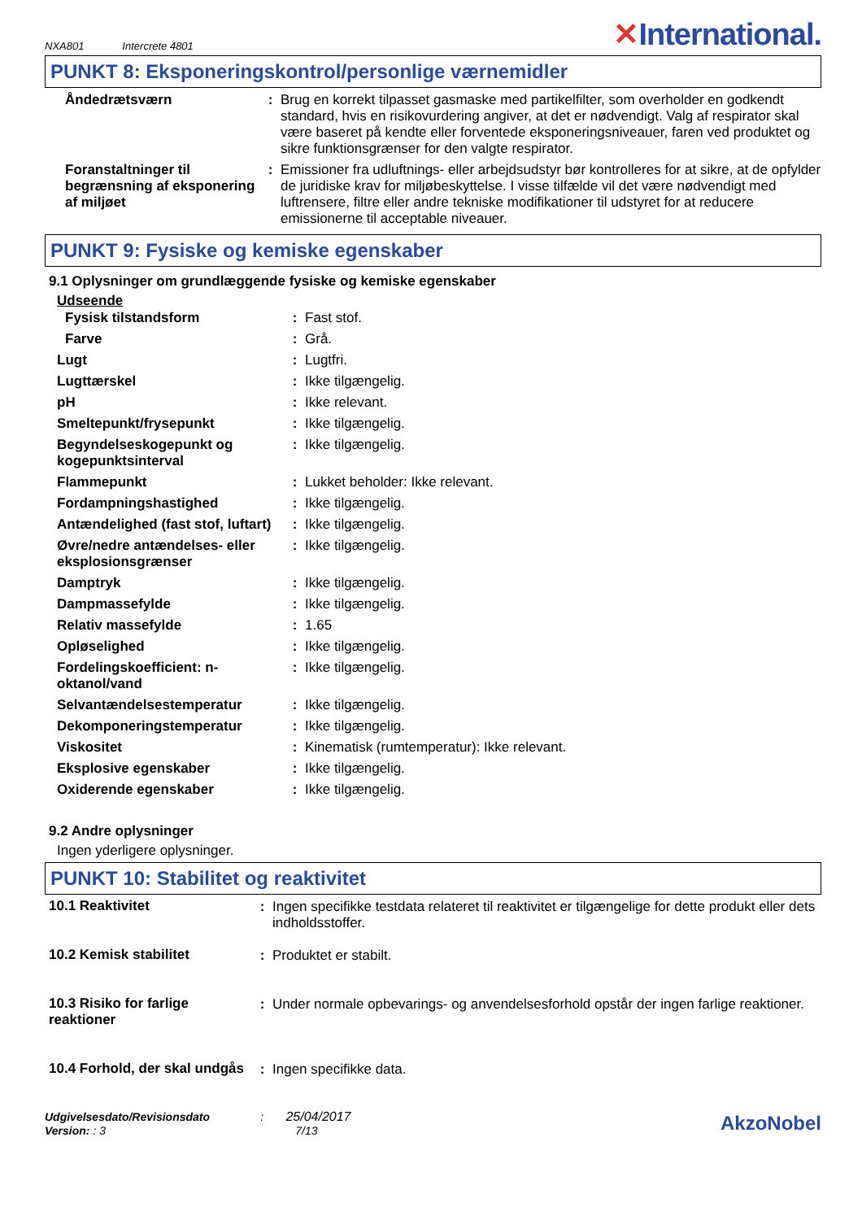NXA801 Intercrete 4801
✕International.
PUNKT 8: Eksponeringskontrol/personlige værnemidler
| Åndedrætsværn | : | Brug en korrekt tilpasset gasmaske med partikelfilter, som overholder en godkendt standard, hvis en risikovurdering angiver, at det er nødvendigt. Valg af respirator skal være baseret på kendte eller forventede eksponeringsniveauer, faren ved produktet og sikre funktionsgrænser for den valgte respirator. |
| Foranstaltninger til begrænsning af eksponering af miljøet | : | Emissioner fra udluftnings- eller arbejdsudstyr bør kontrolleres for at sikre, at de opfylder de juridiske krav for miljøbeskyttelse. I visse tilfælde vil det være nødvendigt med luftrensere, filtre eller andre tekniske modifikationer til udstyret for at reducere emissionerne til acceptable niveauer. |
PUNKT 9: Fysiske og kemiske egenskaber
9.1 Oplysninger om grundlæggende fysiske og kemiske egenskaber
Udseende
| Fysisk tilstandsform | : | Fast stof. |
| Farve | : | Grå. |
| Lugt | : | Lugtfri. |
| Lugttærskel | : | Ikke tilgængelig. |
| pH | : | Ikke relevant. |
| Smeltepunkt/frysepunkt | : | Ikke tilgængelig. |
| Begyndelseskogepunkt og kogepunktsinterval | : | Ikke tilgængelig. |
| Flammepunkt | : | Lukket beholder: Ikke relevant. |
| Fordampningshastighed | : | Ikke tilgængelig. |
| Antændelighed (fast stof, luftart) | : | Ikke tilgængelig. |
| Øvre/nedre antændelses- eller eksplosionsgrænser | : | Ikke tilgængelig. |
| Damptryk | : | Ikke tilgængelig. |
| Dampmassefylde | : | Ikke tilgængelig. |
| Relativ massefylde | : | 1.65 |
| Opløselighed | : | Ikke tilgængelig. |
| Fordelingskoefficient: n-oktanol/vand | : | Ikke tilgængelig. |
| Selvantændelsestemperatur | : | Ikke tilgængelig. |
| Dekomponeringstemperatur | : | Ikke tilgængelig. |
| Viskositet | : | Kinematisk (rumtemperatur): Ikke relevant. |
| Eksplosive egenskaber | : | Ikke tilgængelig. |
| Oxiderende egenskaber | : | Ikke tilgængelig. |
9.2 Andre oplysninger
Ingen yderligere oplysninger.
PUNKT 10: Stabilitet og reaktivitet
| 10.1 Reaktivitet | : | Ingen specifikke testdata relateret til reaktivitet er tilgængelige for dette produkt eller dets indholdsstoffer. |
| 10.2 Kemisk stabilitet | : | Produktet er stabilt. |
| 10.3 Risiko for farlige reaktioner | : | Under normale opbevarings- og anvendelsesforhold opstår der ingen farlige reaktioner. |
| 10.4 Forhold, der skal undgås | : | Ingen specifikke data. |
Udgivelsesdato/Revisionsdato : 25/04/2017
Version: : 3 7/13
AkzoNobel